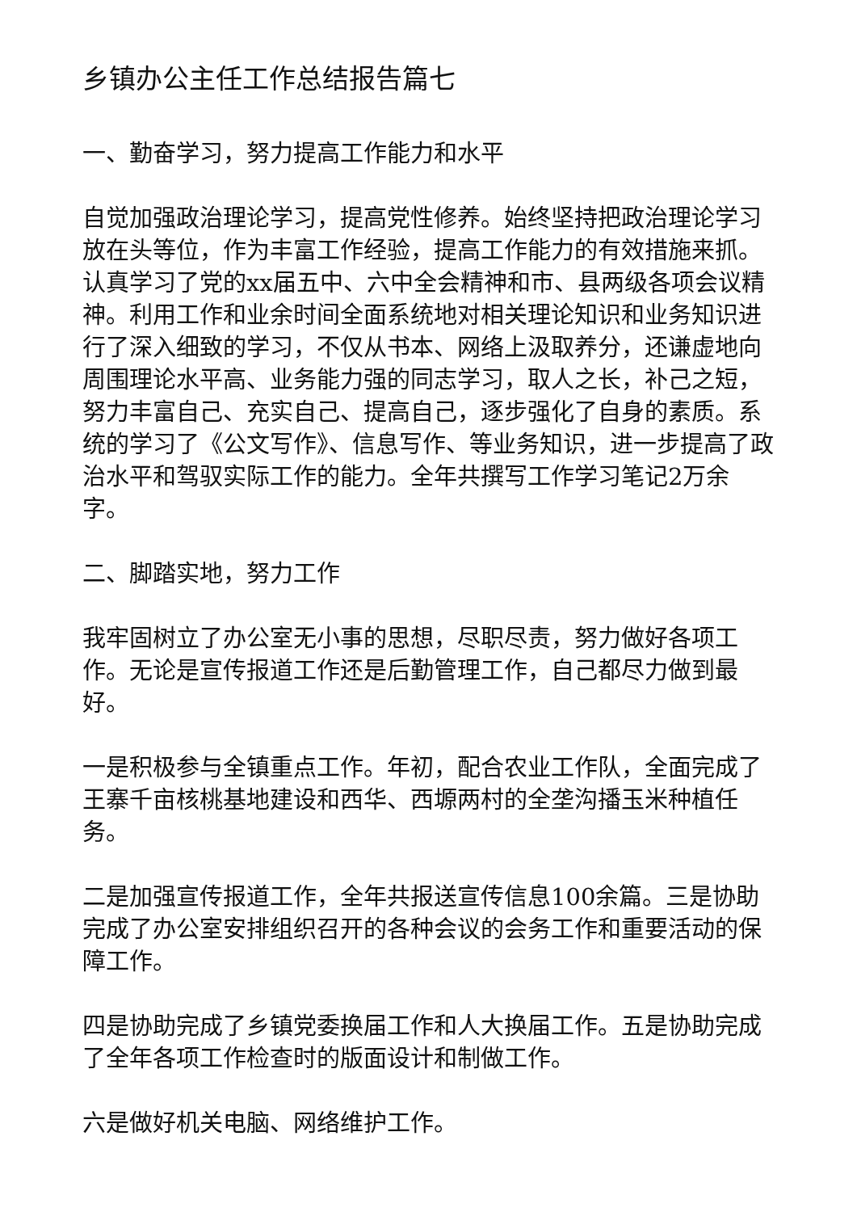乡镇办公主任工作总结报告篇七
一、勤奋学习，努力提高工作能力和水平
自觉加强政治理论学习，提高党性修养。始终坚持把政治理论学习放在头等位，作为丰富工作经验，提高工作能力的有效措施来抓。认真学习了党的xx届五中、六中全会精神和市、县两级各项会议精神。利用工作和业余时间全面系统地对相关理论知识和业务知识进行了深入细致的学习，不仅从书本、网络上汲取养分，还谦虚地向周围理论水平高、业务能力强的同志学习，取人之长，补己之短，努力丰富自己、充实自己、提高自己，逐步强化了自身的素质。系统的学习了《公文写作》、信息写作、等业务知识，进一步提高了政治水平和驾驭实际工作的能力。全年共撰写工作学习笔记2万余字。
二、脚踏实地，努力工作
我牢固树立了办公室无小事的思想，尽职尽责，努力做好各项工作。无论是宣传报道工作还是后勤管理工作，自己都尽力做到最好。
一是积极参与全镇重点工作。年初，配合农业工作队，全面完成了王寨千亩核桃基地建设和西华、西塬两村的全垄沟播玉米种植任务。
二是加强宣传报道工作，全年共报送宣传信息100余篇。三是协助完成了办公室安排组织召开的各种会议的会务工作和重要活动的保障工作。
四是协助完成了乡镇党委换届工作和人大换届工作。五是协助完成了全年各项工作检查时的版面设计和制做工作。
六是做好机关电脑、网络维护工作。